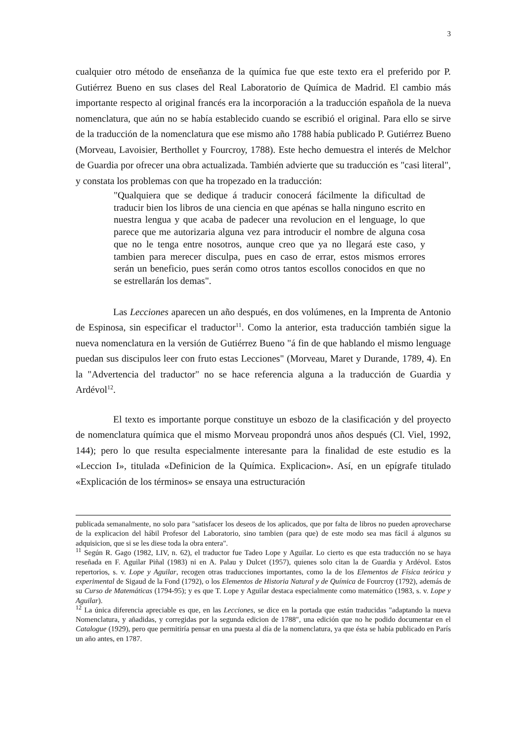3
cualquier otro método de enseñanza de la química fue que este texto era el preferido por P. Gutiérrez Bueno en sus clases del Real Laboratorio de Química de Madrid. El cambio más importante respecto al original francés era la incorporación a la traducción española de la nueva nomenclatura, que aún no se había establecido cuando se escribió el original. Para ello se sirve de la traducción de la nomenclatura que ese mismo año 1788 había publicado P. Gutiérrez Bueno (Morveau, Lavoisier, Berthollet y Fourcroy, 1788). Este hecho demuestra el interés de Melchor de Guardia por ofrecer una obra actualizada. También advierte que su traducción es "casi literal", y constata los problemas con que ha tropezado en la traducción:
"Qualquiera que se dedique á traducir conocerá fácilmente la dificultad de traducir bien los libros de una ciencia en que apénas se halla ninguno escrito en nuestra lengua y que acaba de padecer una revolucion en el lenguage, lo que parece que me autorizaria alguna vez para introducir el nombre de alguna cosa que no le tenga entre nosotros, aunque creo que ya no llegará este caso, y tambien para merecer disculpa, pues en caso de errar, estos mismos errores serán un beneficio, pues serán como otros tantos escollos conocidos en que no se estrellarán los demas".
Las Lecciones aparecen un año después, en dos volúmenes, en la Imprenta de Antonio de Espinosa, sin especificar el traductor<sup>11</sup>. Como la anterior, esta traducción también sigue la nueva nomenclatura en la versión de Gutiérrez Bueno "á fin de que hablando el mismo lenguage puedan sus discipulos leer con fruto estas Lecciones" (Morveau, Maret y Durande, 1789, 4). En la "Advertencia del traductor" no se hace referencia alguna a la traducción de Guardia y Ardévol<sup>12</sup>.
El texto es importante porque constituye un esbozo de la clasificación y del proyecto de nomenclatura química que el mismo Morveau propondrá unos años después (Cl. Viel, 1992, 144); pero lo que resulta especialmente interesante para la finalidad de este estudio es la «Leccion I», titulada «Definicion de la Química. Explicacion». Así, en un epígrafe titulado «Explicación de los términos» se ensaya una estructuración
publicada semanalmente, no solo para "satisfacer los deseos de los aplicados, que por falta de libros no pueden aprovecharse de la explicacion del hábil Profesor del Laboratorio, sino tambien (para que) de este modo sea mas fácil á algunos su adquisicion, que si se les diese toda la obra entera".
<sup>11</sup> Según R. Gago (1982, LIV, n. 62), el traductor fue Tadeo Lope y Aguilar. Lo cierto es que esta traducción no se haya reseñada en F. Aguilar Piñal (1983) ni en A. Palau y Dulcet (1957), quienes solo citan la de Guardia y Ardévol. Estos repertorios, s. v. Lope y Aguilar, recogen otras traducciones importantes, como la de los Elementos de Física teórica y experimental de Sigaud de la Fond (1792), o los Elementos de Historia Natural y de Química de Fourcroy (1792), además de su Curso de Matemáticas (1794-95); y es que T. Lope y Aguilar destaca especialmente como matemático (1983, s. v. Lope y Aguilar).
<sup>12</sup> La única diferencia apreciable es que, en las Lecciones, se dice en la portada que están traducidas "adaptando la nueva Nomenclatura, y añadidas, y corregidas por la segunda edicion de 1788", una edición que no he podido documentar en el Catalogue (1929), pero que permitiría pensar en una puesta al día de la nomenclatura, ya que ésta se había publicado en París un año antes, en 1787.